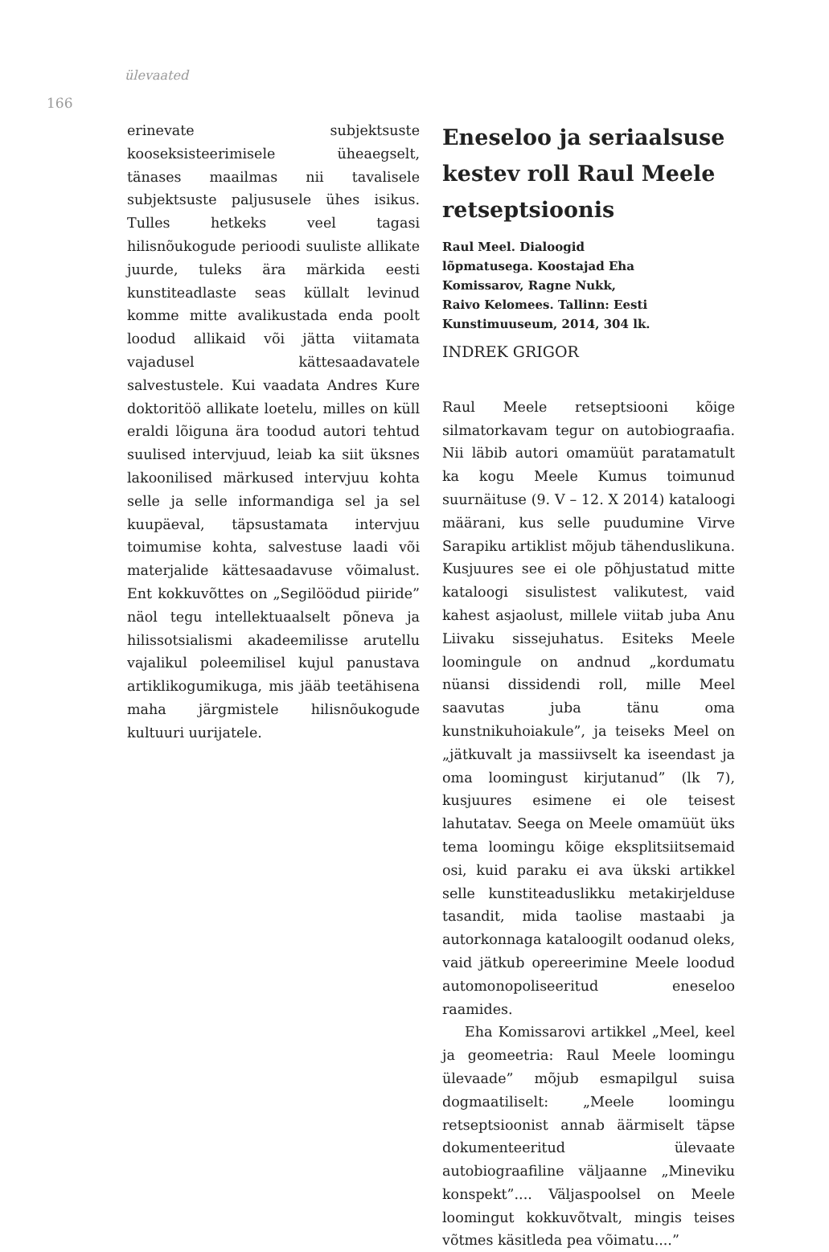ülevaated
166
erinevate subjektsuste kooseksisteerimisele üheaegselt, tänases maailmas nii tavalisele subjektsuste paljususele ühes isikus. Tulles hetkeks veel tagasi hilisnõukogude perioodi suuliste allikate juurde, tuleks ära märkida eesti kunstiteadlaste seas küllalt levinud komme mitte avalikustada enda poolt loodud allikaid või jätta viitamata vajadusel kättesaadavatele salvestustele. Kui vaadata Andres Kure doktoritöö allikate loetelu, milles on küll eraldi lõiguna ära toodud autori tehtud suulised intervjuud, leiab ka siit üksnes lakoonilised märkused intervjuu kohta selle ja selle informandiga sel ja sel kuupäeval, täpsustamata intervjuu toimumise kohta, salvestuse laadi või materjalide kättesaadavuse võimalust. Ent kokkuvõttes on „Segilöödud piiride” näol tegu intellektuaalselt põneva ja hilissotsialismi akadeemilisse arutellu vajalikul poleemilisel kujul panustava artiklikogumikuga, mis jääb teetähisena maha järgmistele hilisnõukogude kultuuri uurijatele.
Eneseloo ja seriaalsuse kestev roll Raul Meele retseptsioonis
Raul Meel. Dialoogid
lõpmatusega. Koostajad Eha
Komissarov, Ragne Nukk,
Raivo Kelomees. Tallinn: Eesti
Kunstimuuseum, 2014, 304 lk.
INDREK GRIGOR
Raul Meele retseptsiooni kõige silmatorkavam tegur on autobiograafia. Nii läbib autori omamüüt paratamatult ka kogu Meele Kumus toimunud suurnäituse (9. V – 12. X 2014) kataloogi määrani, kus selle puudumine Virve Sarapiku artiklist mõjub tähenduslikuna. Kusjuures see ei ole põhjustatud mitte kataloogi sisulistest valikutest, vaid kahest asjaolust, millele viitab juba Anu Liivaku sissejuhatus. Esiteks Meele loomingule on andnud „kordumatu nüansi dissidendi roll, mille Meel saavutas juba tänu oma kunstnikuhoiakule”, ja teiseks Meel on „jätkuvalt ja massiivselt ka iseendast ja oma loomingust kirjutanud” (lk 7), kusjuures esimene ei ole teisest lahutatav. Seega on Meele omamüüt üks tema loomingu kõige eksplitsiitsemaid osi, kuid paraku ei ava ükski artikkel selle kunstiteaduslikku metakirjelduse tasandit, mida taolise mastaabi ja autorkonnaga kataloogilt oodanud oleks, vaid jätkub opereerimine Meele loodud automonopoliseeritud eneseloo raamides.
Eha Komissarovi artikkel „Meel, keel ja geomeetria: Raul Meele loomingu ülevaade” mõjub esmapilgul suisa dogmaatiliselt: „Meele loomingu retseptsioonist annab äärmiselt täpse dokumenteeritud ülevaate autobiograafiline väljaanne „Mineviku konspekt”.... Väljaspoolsel on Meele loomingut kokkuvõtvalt, mingis teises võtmes käsitleda pea võimatu....”